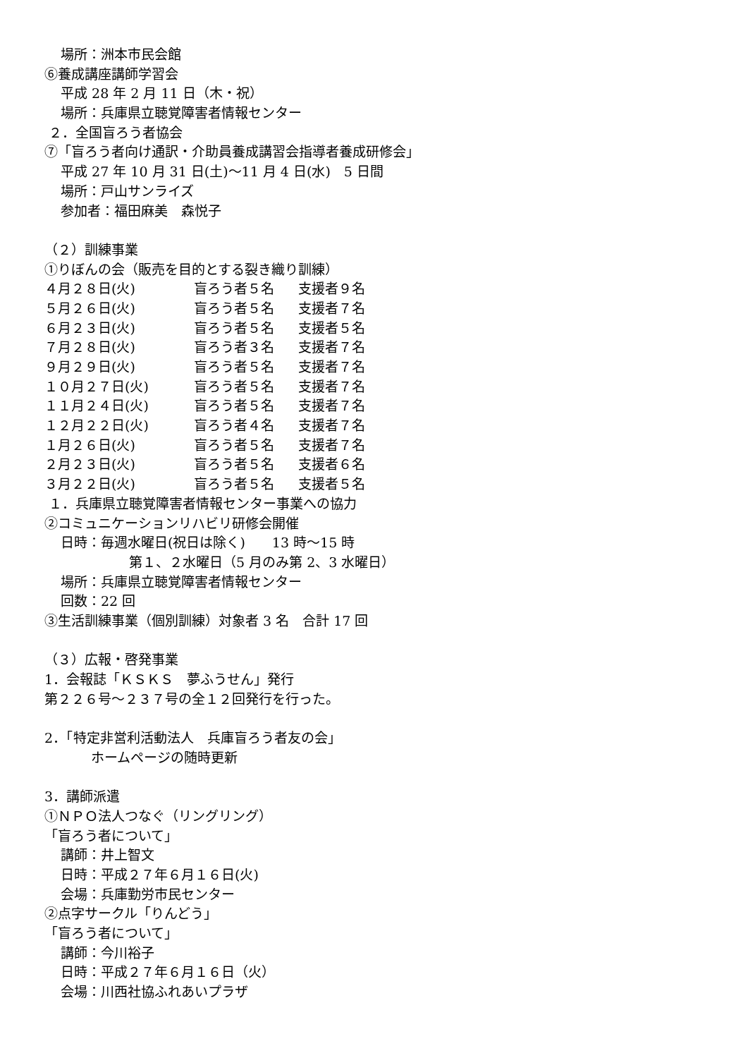場所：洲本市民会館
⑥養成講座講師学習会
平成 28 年 2 月 11 日（木・祝）
場所：兵庫県立聴覚障害者情報センター
２．全国盲ろう者協会
⑦「盲ろう者向け通訳・介助員養成講習会指導者養成研修会」
平成 27 年 10 月 31 日(土)～11 月 4 日(水)　5 日間
場所：戸山サンライズ
参加者：福田麻美　森悦子
（２）訓練事業
①りぼんの会（販売を目的とする裂き織り訓練）
４月２８日(火) 盲ろう者５名 支援者９名
５月２６日(火) 盲ろう者５名 支援者７名
６月２３日(火) 盲ろう者５名 支援者５名
７月２８日(火) 盲ろう者３名 支援者７名
９月２９日(火) 盲ろう者５名 支援者７名
１０月２７日(火) 盲ろう者５名 支援者７名
１１月２４日(火) 盲ろう者５名 支援者７名
１２月２２日(火) 盲ろう者４名 支援者７名
１月２６日(火) 盲ろう者５名 支援者７名
２月２３日(火) 盲ろう者５名 支援者６名
３月２２日(火) 盲ろう者５名 支援者５名
１．兵庫県立聴覚障害者情報センター事業への協力
②コミュニケーションリハビリ研修会開催
日時：毎週水曜日(祝日は除く)　　13 時～15 時
第１、２水曜日（5 月のみ第 2、3 水曜日）
場所：兵庫県立聴覚障害者情報センター
回数：22 回
③生活訓練事業（個別訓練）対象者 3 名　合計 17 回
（３）広報・啓発事業
1．会報誌「ＫＳＫＳ　夢ふうせん」発行
第２２６号～２３７号の全１２回発行を行った。
2．「特定非営利活動法人　兵庫盲ろう者友の会」
ホームページの随時更新
3．講師派遣
①ＮＰＯ法人つなぐ（リングリング）
「盲ろう者について」
講師：井上智文
日時：平成２７年６月１６日(火)
会場：兵庫勤労市民センター
②点字サークル「りんどう」
「盲ろう者について」
講師：今川裕子
日時：平成２７年６月１６日（火）
会場：川西社協ふれあいプラザ